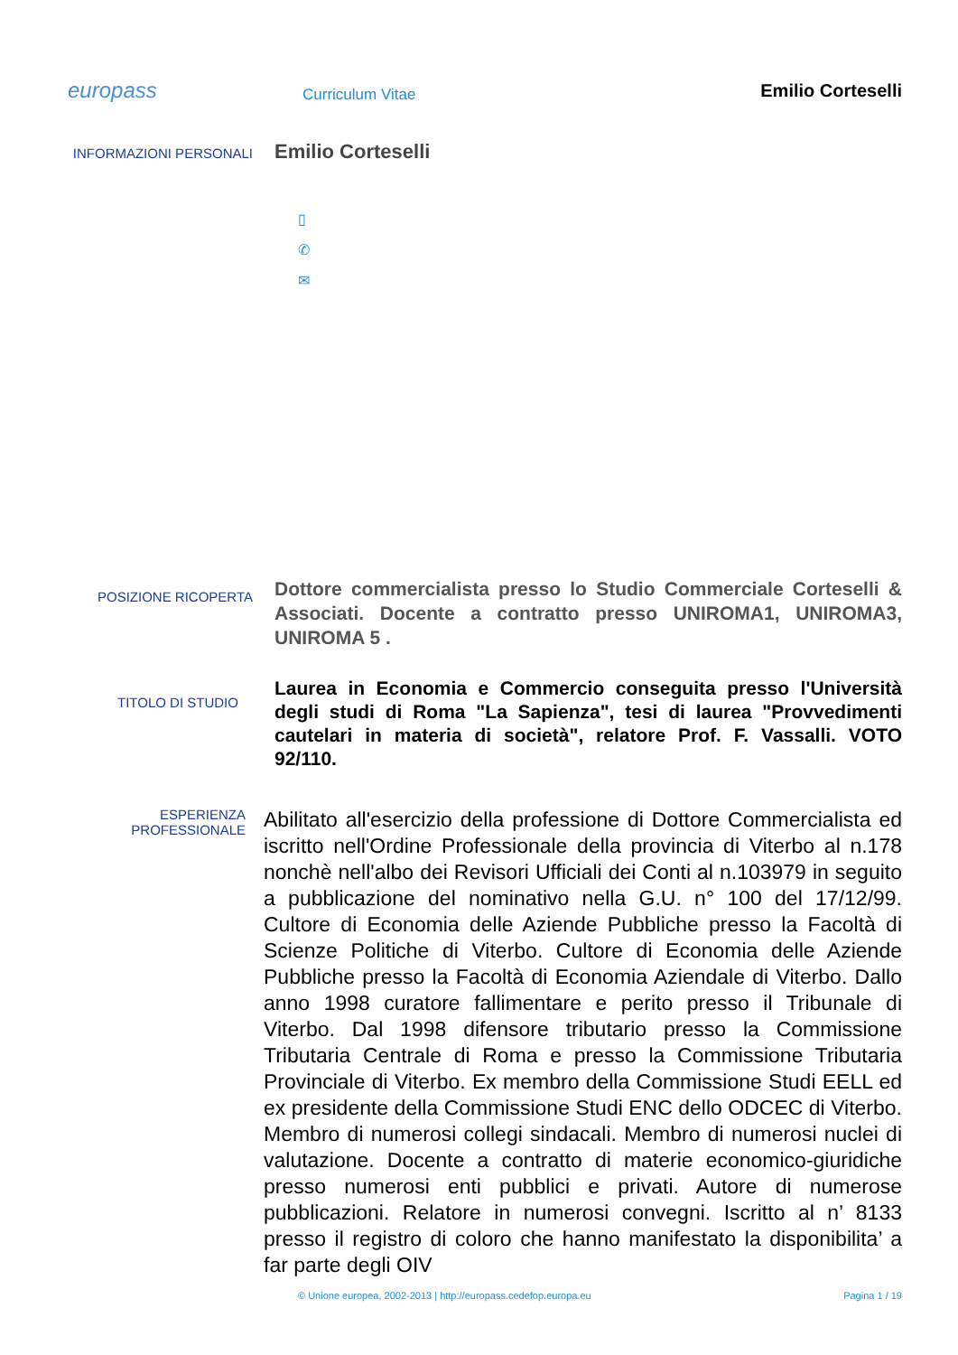europass
Curriculum Vitae
Emilio Corteselli
INFORMAZIONI PERSONALI
Emilio Corteselli
▯
✆
✉
POSIZIONE RICOPERTA
Dottore commercialista presso lo Studio Commerciale Corteselli & Associati. Docente a contratto presso UNIROMA1, UNIROMA3, UNIROMA 5 .
TITOLO DI STUDIO
Laurea in Economia e Commercio conseguita presso l'Università degli studi di Roma "La Sapienza", tesi di laurea "Provvedimenti cautelari in materia di società", relatore Prof. F. Vassalli. VOTO 92/110.
ESPERIENZA
PROFESSIONALE
Abilitato all'esercizio della professione di Dottore Commercialista ed iscritto nell'Ordine Professionale della provincia di Viterbo al n.178 nonchè nell'albo dei Revisori Ufficiali dei Conti al n.103979 in seguito a pubblicazione del nominativo nella G.U. n° 100 del 17/12/99. Cultore di Economia delle Aziende Pubbliche presso la Facoltà di Scienze Politiche di Viterbo. Cultore di Economia delle Aziende Pubbliche presso la Facoltà di Economia Aziendale di Viterbo. Dallo anno 1998 curatore fallimentare e perito presso il Tribunale di Viterbo. Dal 1998 difensore tributario presso la Commissione Tributaria Centrale di Roma e presso la Commissione Tributaria Provinciale di Viterbo. Ex membro della Commissione Studi EELL ed ex presidente della Commissione Studi ENC dello ODCEC di Viterbo. Membro di numerosi collegi sindacali. Membro di numerosi nuclei di valutazione. Docente a contratto di materie economico-giuridiche presso numerosi enti pubblici e privati. Autore di numerose pubblicazioni. Relatore in numerosi convegni. Iscritto al n’ 8133 presso il registro di coloro che hanno manifestato la disponibilita’ a far parte degli OIV
© Unione europea, 2002-2013 | http://europass.cedefop.europa.eu Pagina 1 / 19